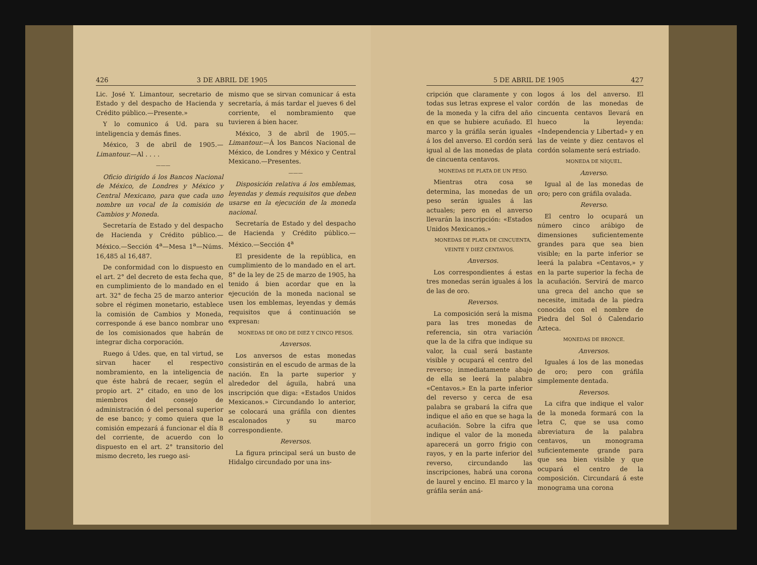426 3 DE ABRIL DE 1905
Lic. José Y. Limantour, secretario de Estado y del despacho de Hacienda y Crédito público.—Presente.»
Y lo comunico á Ud. para su inteligencia y demás fines.
México, 3 de abril de 1905.—Limantour.—Al . . . .
———
Oficio dirigido á los Bancos Nacional de México, de Londres y México y Central Mexicano, para que cada uno nombre un vocal de la comisión de Cambios y Moneda.
Secretaría de Estado y del despacho de Hacienda y Crédito público.—México.—Sección 4<sup>a</sup>—Mesa 1<sup>a</sup>—Núms. 16,485 al 16,487.
De conformidad con lo dispuesto en el art. 2° del decreto de esta fecha que, en cumplimiento de lo mandado en el art. 32° de fecha 25 de marzo anterior sobre el régimen monetario, establece la comisión de Cambios y Moneda, corresponde á ese banco nombrar uno de los comisionados que habrán de integrar dicha corporación.
Ruego á Udes. que, en tal virtud, se sirvan hacer el respectivo nombramiento, en la inteligencia de que éste habrá de recaer, según el propio art. 2° citado, en uno de los miembros del consejo de administración ó del personal superior de ese banco; y como quiera que la comisión empezará á funcionar el día 8 del corriente, de acuerdo con lo dispuesto en el art. 2° transitorio del mismo decreto, les ruego asi-
mismo que se sirvan comunicar á esta secretaría, á más tardar el jueves 6 del corriente, el nombramiento que tuvieren á bien hacer.
México, 3 de abril de 1905.—Limantour.—Á los Bancos Nacional de México, de Londres y México y Central Mexicano.—Presentes.
———
Disposición relativa á los emblemas, leyendas y demás requisitos que deben usarse en la ejecución de la moneda nacional.
Secretaría de Estado y del despacho de Hacienda y Crédito público.—México.—Sección 4<sup>a</sup>
El presidente de la república, en cumplimiento de lo mandado en el art. 8° de la ley de 25 de marzo de 1905, ha tenido á bien acordar que en la ejecución de la moneda nacional se usen los emblemas, leyendas y demás requisitos que á continuación se expresan:
MONEDAS DE ORO DE DIEZ Y CINCO PESOS.
Anversos.
Los anversos de estas monedas consistirán en el escudo de armas de la nación. En la parte superior y alrededor del águila, habrá una inscripción que diga: «Estados Unidos Mexicanos.» Circundando lo anterior, se colocará una gráfila con dientes escalonados y su marco correspondiente.
Reversos.
La figura principal será un busto de Hidalgo circundado por una ins-
5 DE ABRIL DE 1905 427
cripción que claramente y con todas sus letras exprese el valor de la moneda y la cifra del año en que se hubiere acuñado. El marco y la gráfila serán iguales á los del anverso. El cordón será igual al de las monedas de plata de cincuenta centavos.
MONEDAS DE PLATA DE UN PESO.
Mientras otra cosa se determina, las monedas de un peso serán iguales á las actuales; pero en el anverso llevarán la inscripción: «Estados Unidos Mexicanos.»
MONEDAS DE PLATA DE CINCUENTA, VEINTE Y DIEZ CENTAVOS.
Anversos.
Los correspondientes á estas tres monedas serán iguales á los de las de oro.
Reversos.
La composición será la misma para las tres monedas de referencia, sin otra variación que la de la cifra que indique su valor, la cual será bastante visible y ocupará el centro del reverso; inmediatamente abajo de ella se leerá la palabra «Centavos.» En la parte inferior del reverso y cerca de esa palabra se grabará la cifra que indique el año en que se haga la acuñación. Sobre la cifra que indique el valor de la moneda aparecerá un gorro frigio con rayos, y en la parte inferior del reverso, circundando las inscripciones, habrá una corona de laurel y encino. El marco y la gráfila serán aná-
logos á los del anverso. El cordón de las monedas de cincuenta centavos llevará en hueco la leyenda: «Independencia y Libertad» y en las de veinte y diez centavos el cordón solamente será estriado.
MONEDA DE NÍQUEL.
Anverso.
Igual al de las monedas de oro; pero con gráfila ovalada.
Reverso.
El centro lo ocupará un número cinco arábigo de dimensiones suficientemente grandes para que sea bien visible; en la parte inferior se leerá la palabra «Centavos,» y en la parte superior la fecha de la acuñación. Servirá de marco una greca del ancho que se necesite, imitada de la piedra conocida con el nombre de Piedra del Sol ó Calendario Azteca.
MONEDAS DE BRONCE.
Anversos.
Iguales á los de las monedas de oro; pero con gráfila simplemente dentada.
Reversos.
La cifra que indique el valor de la moneda formará con la letra C, que se usa como abreviatura de la palabra centavos, un monograma suficientemente grande para que sea bien visible y que ocupará el centro de la composición. Circundará á este monograma una corona